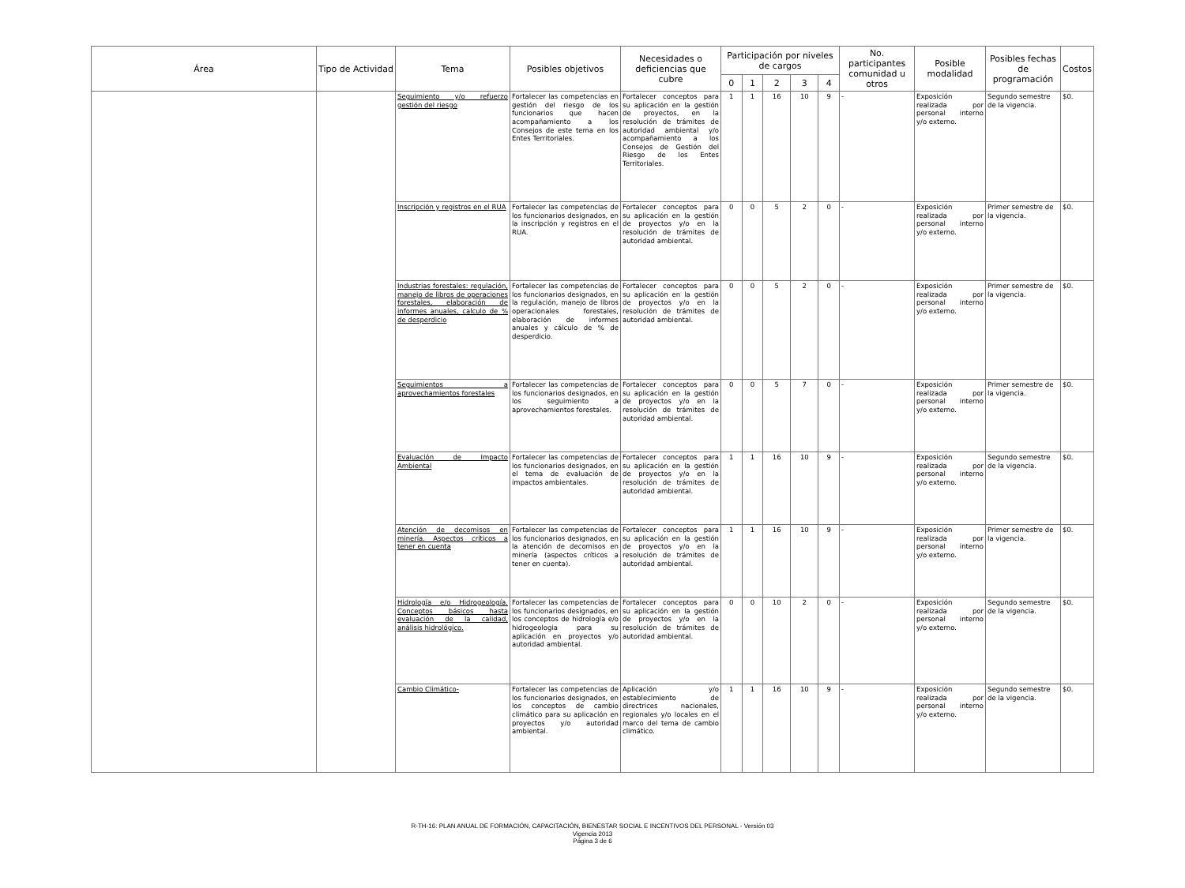| Área | Tipo de Actividad | Tema | Posibles objetivos | Necesidades o deficiencias que cubre | Participación por niveles de cargos | | | | | No. participantes comunidad u otros | Posible modalidad | Posibles fechas de programación | Costos |
| --- | --- | --- | --- | --- | --- | --- | --- | --- | --- | --- | --- | --- | --- |
| | | | | | 0 | 1 | 2 | 3 | 4 | | | | |
| | | Seguimiento y/o refuerzo gestión del riesgo | Fortalecer las competencias en gestión del riesgo de los funcionarios que hacen acompañamiento a los Consejos de este tema en los Entes Territoriales. | Fortalecer conceptos para su aplicación en la gestión de proyectos, en la resolución de trámites de autoridad ambiental y/o acompañamiento a los Consejos de Gestión del Riesgo de los Entes Territoriales. | 1 | 1 | 16 | 10 | 9 | - | Exposición realizada por personal interno y/o externo. | Segundo semestre de la vigencia. | $0. |
| | | Inscripción y registros en el RUA | Fortalecer las competencias de los funcionarios designados, en la inscripción y registros en el RUA. | Fortalecer conceptos para su aplicación en la gestión de proyectos y/o en la resolución de trámites de autoridad ambiental. | 0 | 0 | 5 | 2 | 0 | - | Exposición realizada por personal interno y/o externo. | Primer semestre de la vigencia. | $0. |
| | | Industrias forestales: regulación, manejo de libros de operaciones forestales, elaboración de informes anuales, calculo de % de desperdicio | Fortalecer las competencias de los funcionarios designados, en la regulación, manejo de libros operacionales forestales, elaboración de informes anuales y cálculo de % de desperdicio. | Fortalecer conceptos para su aplicación en la gestión de proyectos y/o en la resolución de trámites de autoridad ambiental. | 0 | 0 | 5 | 2 | 0 | - | Exposición realizada por personal interno y/o externo. | Primer semestre de la vigencia. | $0. |
| | | Seguimientos a aprovechamientos forestales | Fortalecer las competencias de los funcionarios designados, en los seguimiento a aprovechamientos forestales. | Fortalecer conceptos para su aplicación en la gestión de proyectos y/o en la resolución de trámites de autoridad ambiental. | 0 | 0 | 5 | 7 | 0 | - | Exposición realizada por personal interno y/o externo. | Primer semestre de la vigencia. | $0. |
| | | Evaluación de Impacto Ambiental | Fortalecer las competencias de los funcionarios designados, en el tema de evaluación de impactos ambientales. | Fortalecer conceptos para su aplicación en la gestión de proyectos y/o en la resolución de trámites de autoridad ambiental. | 1 | 1 | 16 | 10 | 9 | - | Exposición realizada por personal interno y/o externo. | Segundo semestre de la vigencia. | $0. |
| | | Atención de decomisos en minería. Aspectos críticos a tener en cuenta | Fortalecer las competencias de los funcionarios designados, en la atención de decomisos en minería (aspectos críticos a tener en cuenta). | Fortalecer conceptos para su aplicación en la gestión de proyectos y/o en la resolución de trámites de autoridad ambiental. | 1 | 1 | 16 | 10 | 9 | - | Exposición realizada por personal interno y/o externo. | Primer semestre de la vigencia. | $0. |
| | | Hidrología e/o Hidrogeología. Conceptos básicos hasta evaluación de la calidad, análisis hidrológico. | Fortalecer las competencias de los funcionarios designados, en los conceptos de hidrología e/o hidrogeologia para su aplicación en proyectos y/o autoridad ambiental. | Fortalecer conceptos para su aplicación en la gestión de proyectos y/o en la resolución de trámites de autoridad ambiental. | 0 | 0 | 10 | 2 | 0 | - | Exposición realizada por personal interno y/o externo. | Segundo semestre de la vigencia. | $0. |
| | | Cambio Climático- | Fortalecer las competencias de los funcionarios designados, en los conceptos de cambio climático para su aplicación en proyectos y/o autoridad ambiental. | Aplicación y/o establecimiento de directrices nacionales, regionales y/o locales en el marco del tema de cambio climático. | 1 | 1 | 16 | 10 | 9 | - | Exposición realizada por personal interno y/o externo. | Segundo semestre de la vigencia. | $0. |
R-TH-16: PLAN ANUAL DE FORMACIÓN, CAPACITACIÓN, BIENESTAR SOCIAL E INCENTIVOS DEL PERSONAL - Versión 03
Vigencia 2013
Página 3 de 6